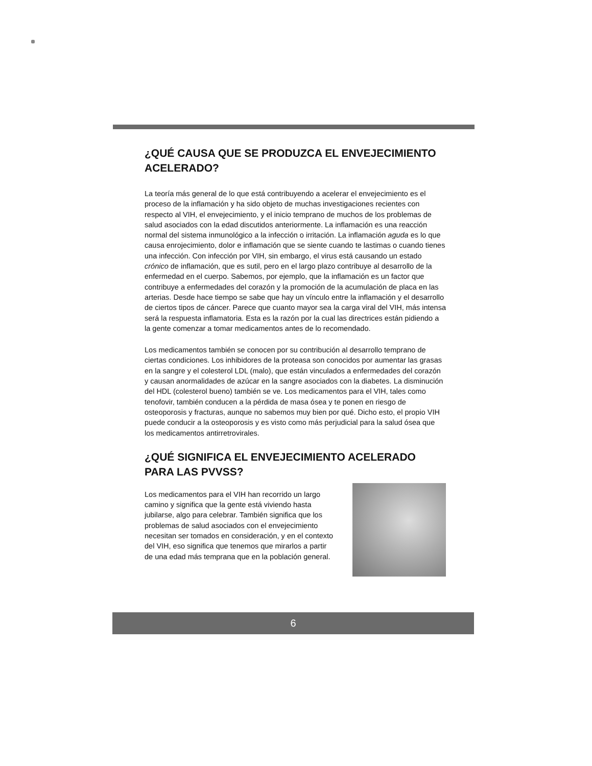¿QUÉ CAUSA QUE SE PRODUZCA EL ENVEJECIMIENTO ACELERADO?
La teoría más general de lo que está contribuyendo a acelerar el envejecimiento es el proceso de la inflamación y ha sido objeto de muchas investigaciones recientes con respecto al VIH, el envejecimiento, y el inicio temprano de muchos de los problemas de salud asociados con la edad discutidos anteriormente. La inflamación es una reacción normal del sistema inmunológico a la infección o irritación. La inflamación aguda es lo que causa enrojecimiento, dolor e inflamación que se siente cuando te lastimas o cuando tienes una infección. Con infección por VIH, sin embargo, el virus está causando un estado crónico de inflamación, que es sutil, pero en el largo plazo contribuye al desarrollo de la enfermedad en el cuerpo. Sabemos, por ejemplo, que la inflamación es un factor que contribuye a enfermedades del corazón y la promoción de la acumulación de placa en las arterias. Desde hace tiempo se sabe que hay un vínculo entre la inflamación y el desarrollo de ciertos tipos de cáncer. Parece que cuanto mayor sea la carga viral del VIH, más intensa será la respuesta inflamatoria. Esta es la razón por la cual las directrices están pidiendo a la gente comenzar a tomar medicamentos antes de lo recomendado.
Los medicamentos también se conocen por su contribución al desarrollo temprano de ciertas condiciones. Los inhibidores de la proteasa son conocidos por aumentar las grasas en la sangre y el colesterol LDL (malo), que están vinculados a enfermedades del corazón y causan anormalidades de azúcar en la sangre asociados con la diabetes. La disminución del HDL (colesterol bueno) también se ve. Los medicamentos para el VIH, tales como tenofovir, también conducen a la pérdida de masa ósea y te ponen en riesgo de osteoporosis y fracturas, aunque no sabemos muy bien por qué. Dicho esto, el propio VIH puede conducir a la osteoporosis y es visto como más perjudicial para la salud ósea que los medicamentos antirretrovirales.
¿QUÉ SIGNIFICA EL ENVEJECIMIENTO ACELERADO PARA LAS PVVSS?
Los medicamentos para el VIH han recorrido un largo camino y significa que la gente está viviendo hasta jubilarse, algo para celebrar. También significa que los problemas de salud asociados con el envejecimiento necesitan ser tomados en consideración, y en el contexto del VIH, eso significa que tenemos que mirarlos a partir de una edad más temprana que en la población general.
6